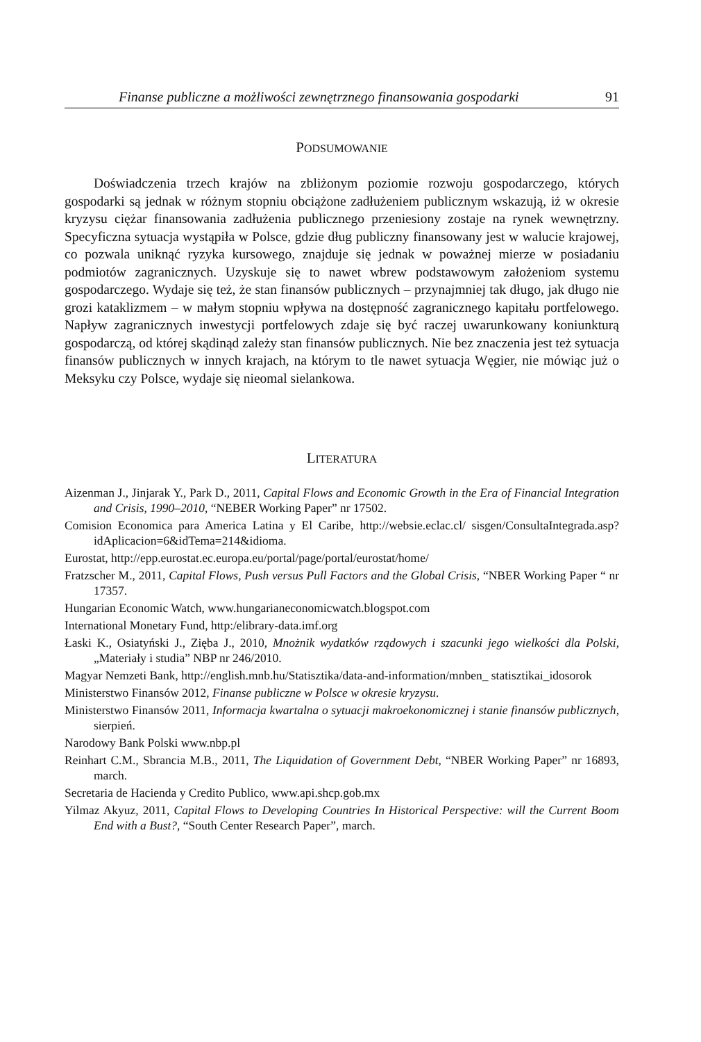Finanse publiczne a możliwości zewnętrznego finansowania gospodarki 91
PODSUMOWANIE
Doświadczenia trzech krajów na zbliżonym poziomie rozwoju gospodarczego, których gospodarki są jednak w różnym stopniu obciążone zadłużeniem publicznym wskazują, iż w okresie kryzysu ciężar finansowania zadłużenia publicznego przeniesiony zostaje na rynek wewnętrzny. Specyficzna sytuacja wystąpiła w Polsce, gdzie dług publiczny finansowany jest w walucie krajowej, co pozwala uniknąć ryzyka kursowego, znajduje się jednak w poważnej mierze w posiadaniu podmiotów zagranicznych. Uzyskuje się to nawet wbrew podstawowym założeniom systemu gospodarczego. Wydaje się też, że stan finansów publicznych – przynajmniej tak długo, jak długo nie grozi kataklizmem – w małym stopniu wpływa na dostępność zagranicznego kapitału portfelowego. Napływ zagranicznych inwestycji portfelowych zdaje się być raczej uwarunkowany koniunkturą gospodarczą, od której skądinąd zależy stan finansów publicznych. Nie bez znaczenia jest też sytuacja finansów publicznych w innych krajach, na którym to tle nawet sytuacja Węgier, nie mówiąc już o Meksyku czy Polsce, wydaje się nieomal sielankowa.
LITERATURA
Aizenman J., Jinjarak Y., Park D., 2011, Capital Flows and Economic Growth in the Era of Financial Integration and Crisis, 1990–2010, “NEBER Working Paper” nr 17502.
Comision Economica para America Latina y El Caribe, http://websie.eclac.cl/ sisgen/ConsultaIntegrada.asp?idAplicacion=6&idTema=214&idioma.
Eurostat, http://epp.eurostat.ec.europa.eu/portal/page/portal/eurostat/home/
Fratzscher M., 2011, Capital Flows, Push versus Pull Factors and the Global Crisis, “NBER Working Paper “ nr 17357.
Hungarian Economic Watch, www.hungarianeconomicwatch.blogspot.com
International Monetary Fund, http:/elibrary-data.imf.org
Łaski K., Osiatyński J., Zięba J., 2010, Mnożnik wydatków rządowych i szacunki jego wielkości dla Polski, „Materiały i studia” NBP nr 246/2010.
Magyar Nemzeti Bank, http://english.mnb.hu/Statisztika/data-and-information/mnben_ statisztikai_idosorok
Ministerstwo Finansów 2012, Finanse publiczne w Polsce w okresie kryzysu.
Ministerstwo Finansów 2011, Informacja kwartalna o sytuacji makroekonomicznej i stanie finansów publicznych, sierpień.
Narodowy Bank Polski www.nbp.pl
Reinhart C.M., Sbrancia M.B., 2011, The Liquidation of Government Debt, “NBER Working Paper” nr 16893, march.
Secretaria de Hacienda y Credito Publico, www.api.shcp.gob.mx
Yilmaz Akyuz, 2011, Capital Flows to Developing Countries In Historical Perspective: will the Current Boom End with a Bust?, “South Center Research Paper”, march.